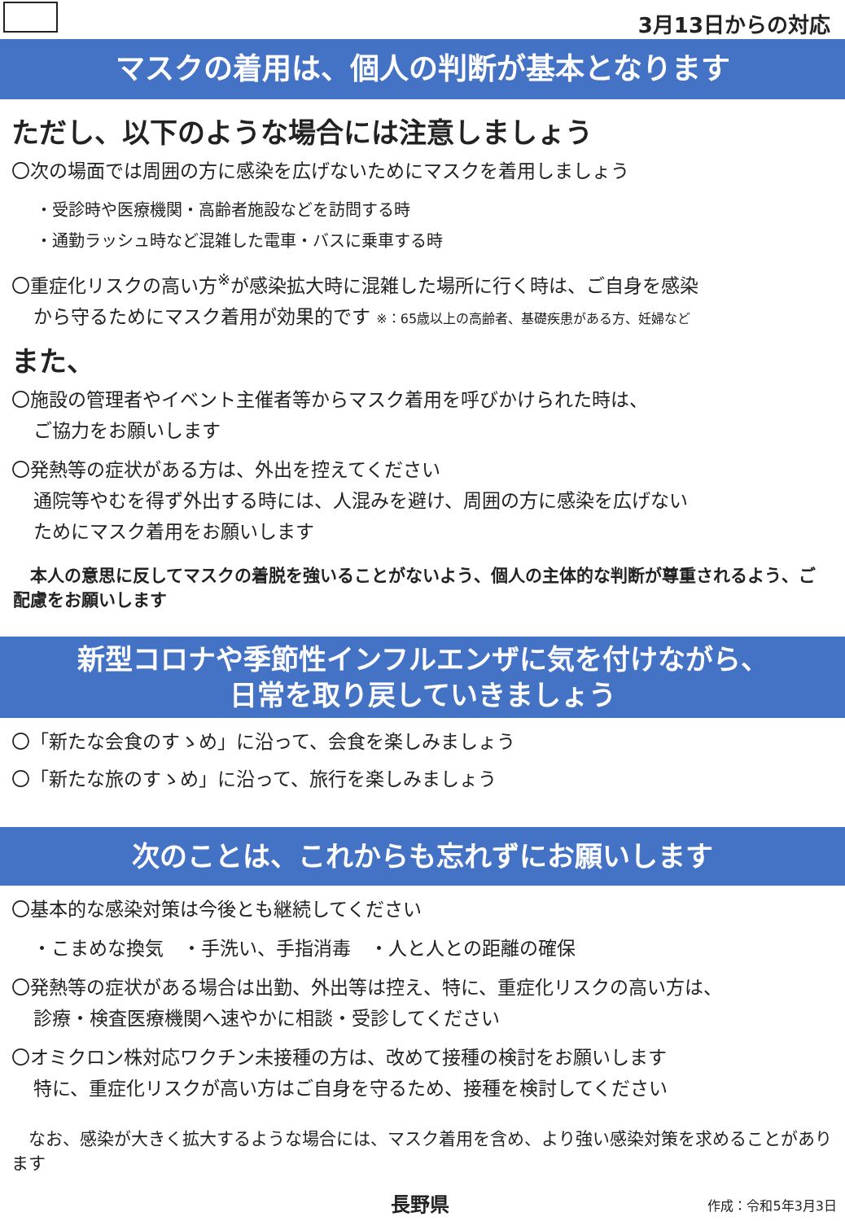3月13日からの対応
マスクの着用は、個人の判断が基本となります
ただし、以下のような場合には注意しましょう
〇次の場面では周囲の方に感染を広げないためにマスクを着用しましょう
・受診時や医療機関・高齢者施設などを訪問する時
・通勤ラッシュ時など混雑した電車・バスに乗車する時
〇重症化リスクの高い方<sup>※</sup>が感染拡大時に混雑した場所に行く時は、ご自身を感染
から守るためにマスク着用が効果的です ※：65歳以上の高齢者、基礎疾患がある方、妊婦など
また、
〇施設の管理者やイベント主催者等からマスク着用を呼びかけられた時は、
ご協力をお願いします
〇発熱等の症状がある方は、外出を控えてください
通院等やむを得ず外出する時には、人混みを避け、周囲の方に感染を広げない
ためにマスク着用をお願いします
　本人の意思に反してマスクの着脱を強いることがないよう、個人の主体的な判断が尊重されるよう、ご配慮をお願いします
新型コロナや季節性インフルエンザに気を付けながら、
日常を取り戻していきましょう
〇「新たな会食のすゝめ」に沿って、会食を楽しみましょう
〇「新たな旅のすゝめ」に沿って、旅行を楽しみましょう
次のことは、これからも忘れずにお願いします
〇基本的な感染対策は今後とも継続してください
・こまめな換気　・手洗い、手指消毒　・人と人との距離の確保
〇発熱等の症状がある場合は出勤、外出等は控え、特に、重症化リスクの高い方は、
診療・検査医療機関へ速やかに相談・受診してください
〇オミクロン株対応ワクチン未接種の方は、改めて接種の検討をお願いします
特に、重症化リスクが高い方はご自身を守るため、接種を検討してください
　なお、感染が大きく拡大するような場合には、マスク着用を含め、より強い感染対策を求めることがあります
長野県 作成：令和5年3月3日